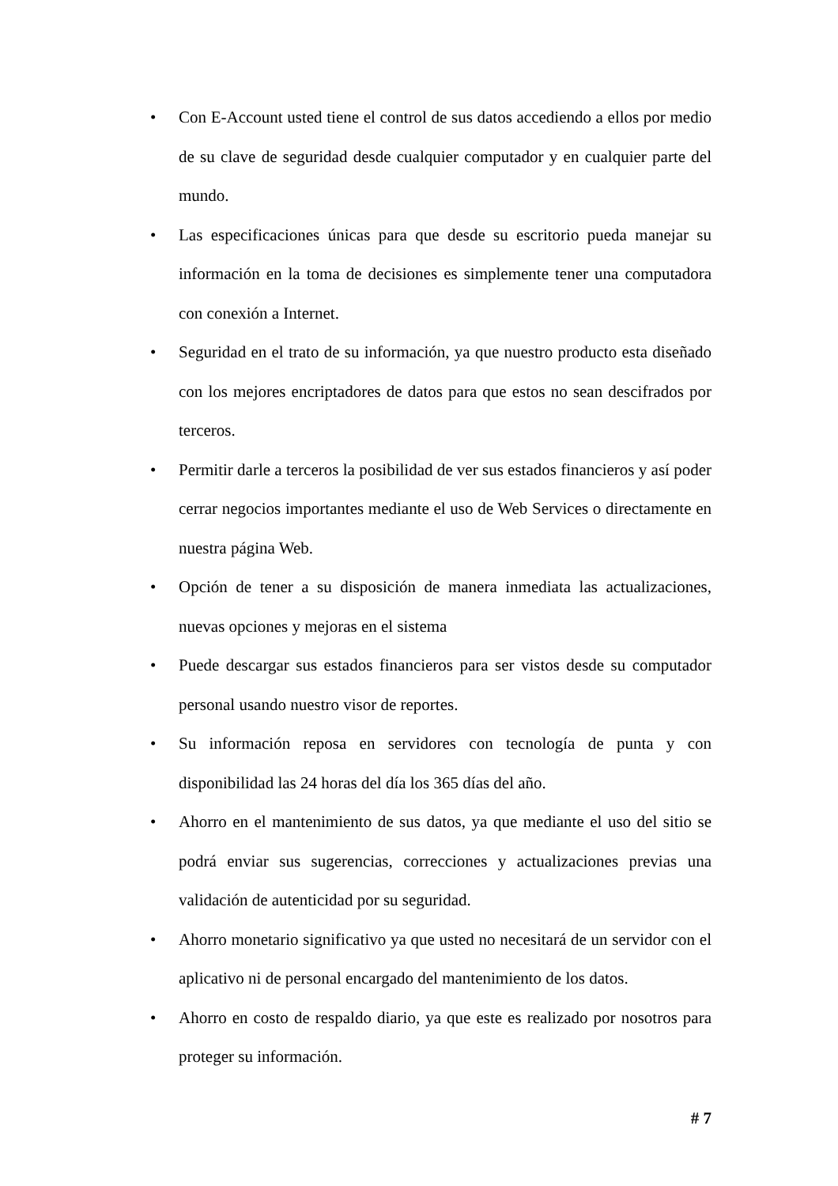• Con E-Account usted tiene el control de sus datos accediendo a ellos por medio de su clave de seguridad desde cualquier computador y en cualquier parte del mundo.
• Las especificaciones únicas para que desde su escritorio pueda manejar su información en la toma de decisiones es simplemente tener una computadora con conexión a Internet.
• Seguridad en el trato de su información, ya que nuestro producto esta diseñado con los mejores encriptadores de datos para que estos no sean descifrados por terceros.
• Permitir darle a terceros la posibilidad de ver sus estados financieros y así poder cerrar negocios importantes mediante el uso de Web Services o directamente en nuestra página Web.
• Opción de tener a su disposición de manera inmediata las actualizaciones, nuevas opciones y mejoras en el sistema
• Puede descargar sus estados financieros para ser vistos desde su computador personal usando nuestro visor de reportes.
• Su información reposa en servidores con tecnología de punta y con disponibilidad las 24 horas del día los 365 días del año.
• Ahorro en el mantenimiento de sus datos, ya que mediante el uso del sitio se podrá enviar sus sugerencias, correcciones y actualizaciones previas una validación de autenticidad por su seguridad.
• Ahorro monetario significativo ya que usted no necesitará de un servidor con el aplicativo ni de personal encargado del mantenimiento de los datos.
• Ahorro en costo de respaldo diario, ya que este es realizado por nosotros para proteger su información.
# 7